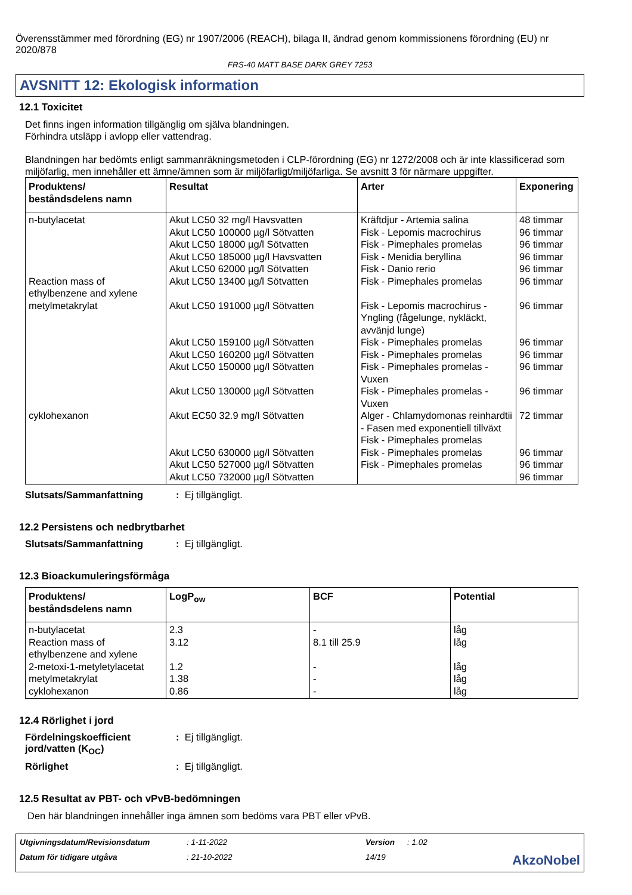Överensstämmer med förordning (EG) nr 1907/2006 (REACH), bilaga II, ändrad genom kommissionens förordning (EU) nr 2020/878
FRS-40 MATT BASE DARK GREY 7253
AVSNITT 12: Ekologisk information
12.1 Toxicitet
Det finns ingen information tillgänglig om själva blandningen.
Förhindra utsläpp i avlopp eller vattendrag.
Blandningen har bedömts enligt sammanräkningsmetoden i CLP-förordning (EG) nr 1272/2008 och är inte klassificerad som miljöfarlig, men innehåller ett ämne/ämnen som är miljöfarligt/miljöfarliga. Se avsnitt 3 för närmare uppgifter.
| Produktens/ beståndsdelens namn | Resultat | Arter | Exponering |
| --- | --- | --- | --- |
| n-butylacetat Reaction mass of ethylbenzene and xylene metylmetakrylat cyklohexanon | Akut LC50 32 mg/l Havsvatten Akut LC50 100000 µg/l Sötvatten Akut LC50 18000 µg/l Sötvatten Akut LC50 185000 µg/l Havsvatten Akut LC50 62000 µg/l Sötvatten Akut LC50 13400 µg/l Sötvatten Akut LC50 191000 µg/l Sötvatten Akut LC50 159100 µg/l Sötvatten Akut LC50 160200 µg/l Sötvatten Akut LC50 150000 µg/l Sötvatten Akut LC50 130000 µg/l Sötvatten Akut EC50 32.9 mg/l Sötvatten Akut LC50 630000 µg/l Sötvatten Akut LC50 527000 µg/l Sötvatten Akut LC50 732000 µg/l Sötvatten | Kräftdjur - Artemia salina Fisk - Lepomis macrochirus Fisk - Pimephales promelas Fisk - Menidia beryllina Fisk - Danio rerio Fisk - Pimephales promelas Fisk - Lepomis macrochirus - Yngling (fågelunge, nykläckt, avvänjd lunge) Fisk - Pimephales promelas Fisk - Pimephales promelas Fisk - Pimephales promelas - Vuxen Fisk - Pimephales promelas - Vuxen Alger - Chlamydomonas reinhardtii - Fasen med exponentiell tillväxt Fisk - Pimephales promelas Fisk - Pimephales promelas Fisk - Pimephales promelas | 48 timmar 96 timmar 96 timmar 96 timmar 96 timmar 96 timmar 96 timmar 96 timmar 96 timmar 96 timmar 96 timmar 72 timmar 96 timmar 96 timmar 96 timmar |
Slutsats/Sammanfattning: Ej tillgängligt.
12.2 Persistens och nedbrytbarhet
Slutsats/Sammanfattning: Ej tillgängligt.
12.3 Bioackumuleringsförmåga
| Produktens/ beståndsdelens namn | LogP<sub>ow</sub> | BCF | Potential |
| --- | --- | --- | --- |
| n-butylacetat Reaction mass of ethylbenzene and xylene 2-metoxi-1-metyletylacetat metylmetakrylat cyklohexanon | 2.3 3.12 1.2 1.38 0.86 | - 8.1 till 25.9 - - - | låg låg låg låg låg |
12.4 Rörlighet i jord
Fördelningskoefficient jord/vatten (K<sub>OC</sub>): Ej tillgängligt.
Rörlighet: Ej tillgängligt.
12.5 Resultat av PBT- och vPvB-bedömningen
Den här blandningen innehåller inga ämnen som bedöms vara PBT eller vPvB.
Utgivningsdatum/Revisionsdatum: 1-11-2022 Version: 1.02 Datum för tidigare utgåva: 21-10-2022 14/19 AkzoNobel